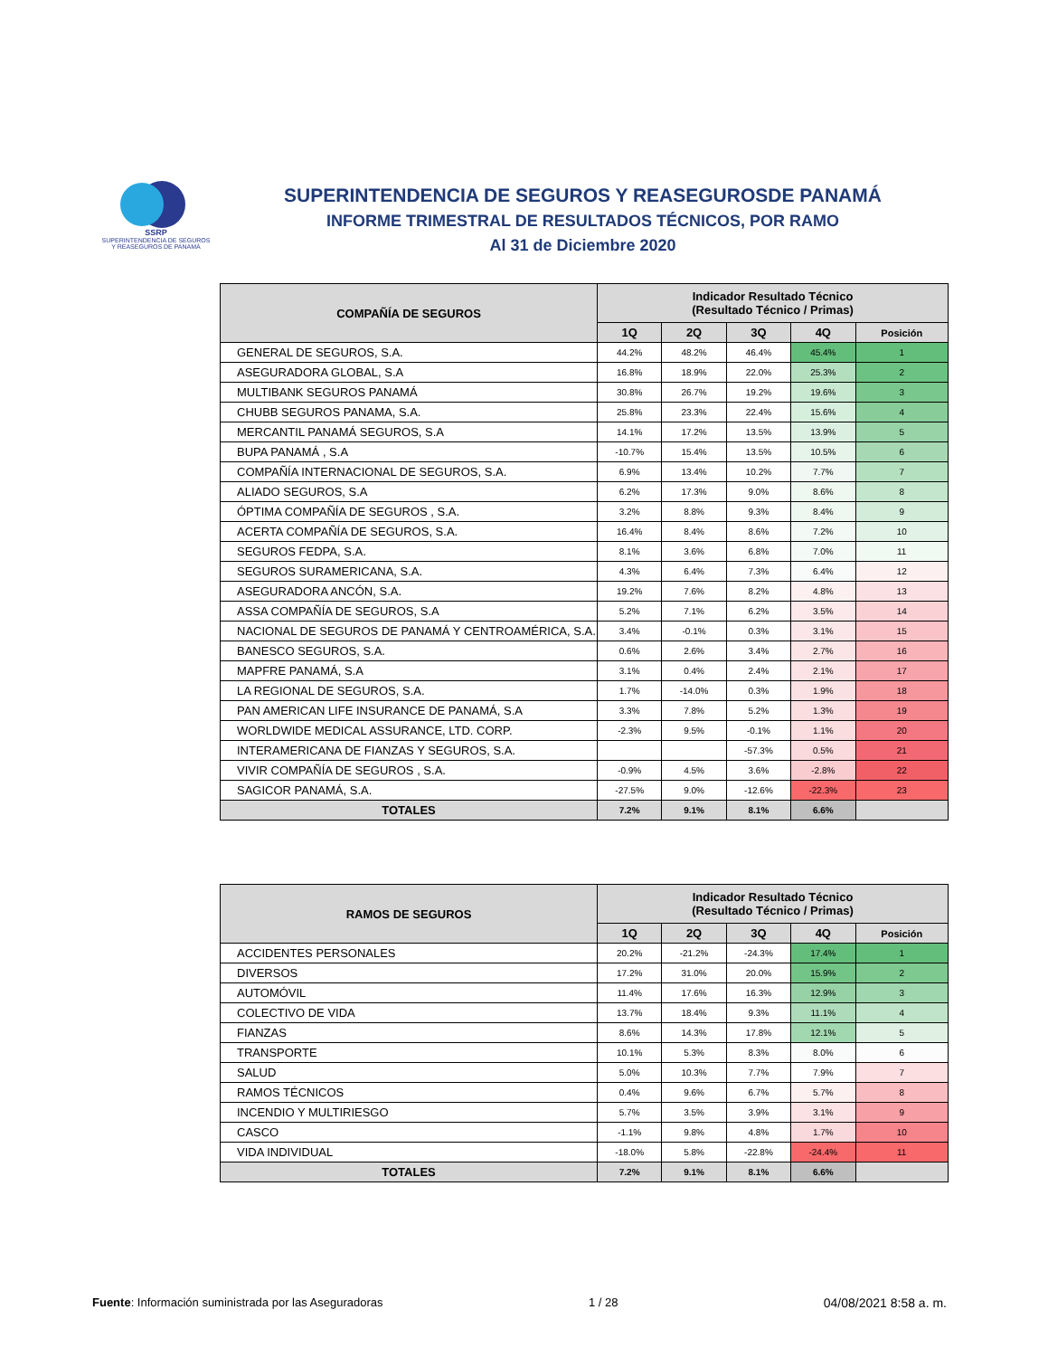SSRP
SUPERINTENDENCIA DE SEGUROS
Y REASEGUROS DE PANAMÁ
SUPERINTENDENCIA DE SEGUROS Y REASEGUROSDE PANAMÁ
INFORME TRIMESTRAL DE RESULTADOS TÉCNICOS, POR RAMO
Al 31 de Diciembre 2020
| COMPAÑÍA DE SEGUROS | Indicador Resultado Técnico (Resultado Técnico / Primas) | | | | |
| --- | --- | --- | --- | --- | --- |
| | 1Q | 2Q | 3Q | 4Q | Posición |
| GENERAL DE SEGUROS, S.A. | 44.2% | 48.2% | 46.4% | 45.4% | 1 |
| ASEGURADORA GLOBAL, S.A | 16.8% | 18.9% | 22.0% | 25.3% | 2 |
| MULTIBANK SEGUROS PANAMÁ | 30.8% | 26.7% | 19.2% | 19.6% | 3 |
| CHUBB SEGUROS PANAMA, S.A. | 25.8% | 23.3% | 22.4% | 15.6% | 4 |
| MERCANTIL PANAMÁ SEGUROS, S.A | 14.1% | 17.2% | 13.5% | 13.9% | 5 |
| BUPA PANAMÁ , S.A | -10.7% | 15.4% | 13.5% | 10.5% | 6 |
| COMPAÑÍA INTERNACIONAL DE SEGUROS, S.A. | 6.9% | 13.4% | 10.2% | 7.7% | 7 |
| ALIADO SEGUROS, S.A | 6.2% | 17.3% | 9.0% | 8.6% | 8 |
| ÓPTIMA COMPAÑÍA DE SEGUROS , S.A. | 3.2% | 8.8% | 9.3% | 8.4% | 9 |
| ACERTA COMPAÑÍA DE SEGUROS, S.A. | 16.4% | 8.4% | 8.6% | 7.2% | 10 |
| SEGUROS FEDPA, S.A. | 8.1% | 3.6% | 6.8% | 7.0% | 11 |
| SEGUROS SURAMERICANA, S.A. | 4.3% | 6.4% | 7.3% | 6.4% | 12 |
| ASEGURADORA ANCÓN, S.A. | 19.2% | 7.6% | 8.2% | 4.8% | 13 |
| ASSA COMPAÑÍA DE SEGUROS, S.A | 5.2% | 7.1% | 6.2% | 3.5% | 14 |
| NACIONAL DE SEGUROS DE PANAMÁ Y CENTROAMÉRICA, S.A. | 3.4% | -0.1% | 0.3% | 3.1% | 15 |
| BANESCO SEGUROS, S.A. | 0.6% | 2.6% | 3.4% | 2.7% | 16 |
| MAPFRE PANAMÁ, S.A | 3.1% | 0.4% | 2.4% | 2.1% | 17 |
| LA REGIONAL DE SEGUROS, S.A. | 1.7% | -14.0% | 0.3% | 1.9% | 18 |
| PAN AMERICAN LIFE INSURANCE DE PANAMÁ, S.A | 3.3% | 7.8% | 5.2% | 1.3% | 19 |
| WORLDWIDE MEDICAL ASSURANCE, LTD. CORP. | -2.3% | 9.5% | -0.1% | 1.1% | 20 |
| INTERAMERICANA DE FIANZAS Y SEGUROS, S.A. | | | -57.3% | 0.5% | 21 |
| VIVIR COMPAÑÍA DE SEGUROS , S.A. | -0.9% | 4.5% | 3.6% | -2.8% | 22 |
| SAGICOR PANAMÁ, S.A. | -27.5% | 9.0% | -12.6% | -22.3% | 23 |
| TOTALES | 7.2% | 9.1% | 8.1% | 6.6% | |
| RAMOS DE SEGUROS | Indicador Resultado Técnico (Resultado Técnico / Primas) | | | | |
| --- | --- | --- | --- | --- | --- |
| | 1Q | 2Q | 3Q | 4Q | Posición |
| ACCIDENTES PERSONALES | 20.2% | -21.2% | -24.3% | 17.4% | 1 |
| DIVERSOS | 17.2% | 31.0% | 20.0% | 15.9% | 2 |
| AUTOMÓVIL | 11.4% | 17.6% | 16.3% | 12.9% | 3 |
| COLECTIVO DE VIDA | 13.7% | 18.4% | 9.3% | 11.1% | 4 |
| FIANZAS | 8.6% | 14.3% | 17.8% | 12.1% | 5 |
| TRANSPORTE | 10.1% | 5.3% | 8.3% | 8.0% | 6 |
| SALUD | 5.0% | 10.3% | 7.7% | 7.9% | 7 |
| RAMOS TÉCNICOS | 0.4% | 9.6% | 6.7% | 5.7% | 8 |
| INCENDIO Y MULTIRIESGO | 5.7% | 3.5% | 3.9% | 3.1% | 9 |
| CASCO | -1.1% | 9.8% | 4.8% | 1.7% | 10 |
| VIDA INDIVIDUAL | -18.0% | 5.8% | -22.8% | -24.4% | 11 |
| TOTALES | 7.2% | 9.1% | 8.1% | 6.6% | |
Fuente: Información suministrada por las Aseguradoras 1 / 28 04/08/2021 8:58 a. m.